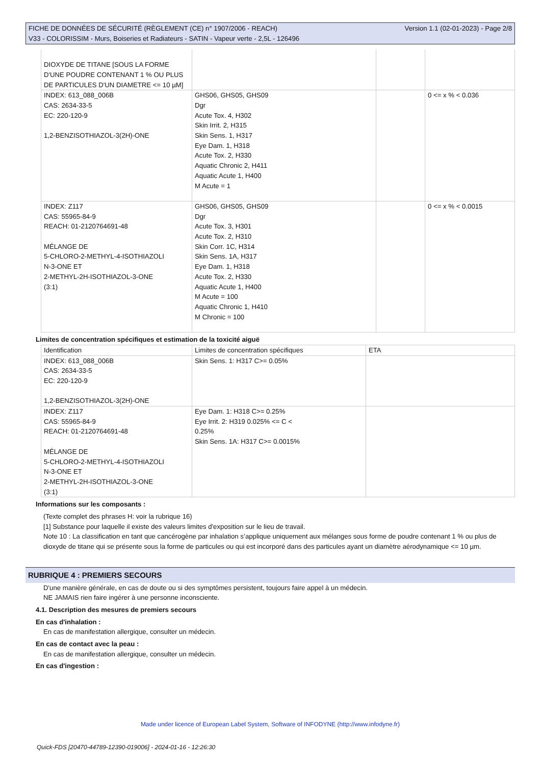FICHE DE DONNÉES DE SÉCURITÉ (RÈGLEMENT (CE) n° 1907/2006 - REACH)
V33 - COLORISSIM - Murs, Boiseries et Radiateurs - SATIN - Vapeur verte - 2,5L - 126496
Version 1.1 (02-01-2023) - Page 2/8
| DIOXYDE DE TITANE [SOUS LA FORME D'UNE POUDRE CONTENANT 1 % OU PLUS DE PARTICULES D'UN DIAMETRE <= 10 µM] | | | |
| INDEX: 613_088_006B CAS: 2634-33-5 EC: 220-120-9 1,2-BENZISOTHIAZOL-3(2H)-ONE | GHS06, GHS05, GHS09 Dgr Acute Tox. 4, H302 Skin Irrit. 2, H315 Skin Sens. 1, H317 Eye Dam. 1, H318 Acute Tox. 2, H330 Aquatic Chronic 2, H411 Aquatic Acute 1, H400 M Acute = 1 | | 0 <= x % < 0.036 |
| INDEX: Z117 CAS: 55965-84-9 REACH: 01-2120764691-48 MÉLANGE DE 5-CHLORO-2-METHYL-4-ISOTHIAZOLI N-3-ONE ET 2-METHYL-2H-ISOTHIAZOL-3-ONE (3:1) | GHS06, GHS05, GHS09 Dgr Acute Tox. 3, H301 Acute Tox. 2, H310 Skin Corr. 1C, H314 Skin Sens. 1A, H317 Eye Dam. 1, H318 Acute Tox. 2, H330 Aquatic Acute 1, H400 M Acute = 100 Aquatic Chronic 1, H410 M Chronic = 100 | | 0 <= x % < 0.0015 |
Limites de concentration spécifiques et estimation de la toxicité aiguë
| Identification | Limites de concentration spécifiques | ETA |
| --- | --- | --- |
| INDEX: 613_088_006B CAS: 2634-33-5 EC: 220-120-9 1,2-BENZISOTHIAZOL-3(2H)-ONE | Skin Sens. 1: H317 C>= 0.05% | |
| INDEX: Z117 CAS: 55965-84-9 REACH: 01-2120764691-48 MÉLANGE DE 5-CHLORO-2-METHYL-4-ISOTHIAZOLI N-3-ONE ET 2-METHYL-2H-ISOTHIAZOL-3-ONE (3:1) | Eye Dam. 1: H318 C>= 0.25% Eye Irrit. 2: H319 0.025% <= C < 0.25% Skin Sens. 1A: H317 C>= 0.0015% | |
Informations sur les composants :
(Texte complet des phrases H: voir la rubrique 16)
[1] Substance pour laquelle il existe des valeurs limites d'exposition sur le lieu de travail.
Note 10 : La classification en tant que cancérogène par inhalation s’applique uniquement aux mélanges sous forme de poudre contenant 1 % ou plus de dioxyde de titane qui se présente sous la forme de particules ou qui est incorporé dans des particules ayant un diamètre aérodynamique <= 10 µm.
RUBRIQUE 4 : PREMIERS SECOURS
D'une manière générale, en cas de doute ou si des symptômes persistent, toujours faire appel à un médecin.
NE JAMAIS rien faire ingérer à une personne inconsciente.
4.1. Description des mesures de premiers secours
En cas d'inhalation :
En cas de manifestation allergique, consulter un médecin.
En cas de contact avec la peau :
En cas de manifestation allergique, consulter un médecin.
En cas d'ingestion :
Made under licence of European Label System, Software of INFODYNE (http://www.infodyne.fr)
Quick-FDS [20470-44789-12390-019006] - 2024-01-16 - 12:26:30